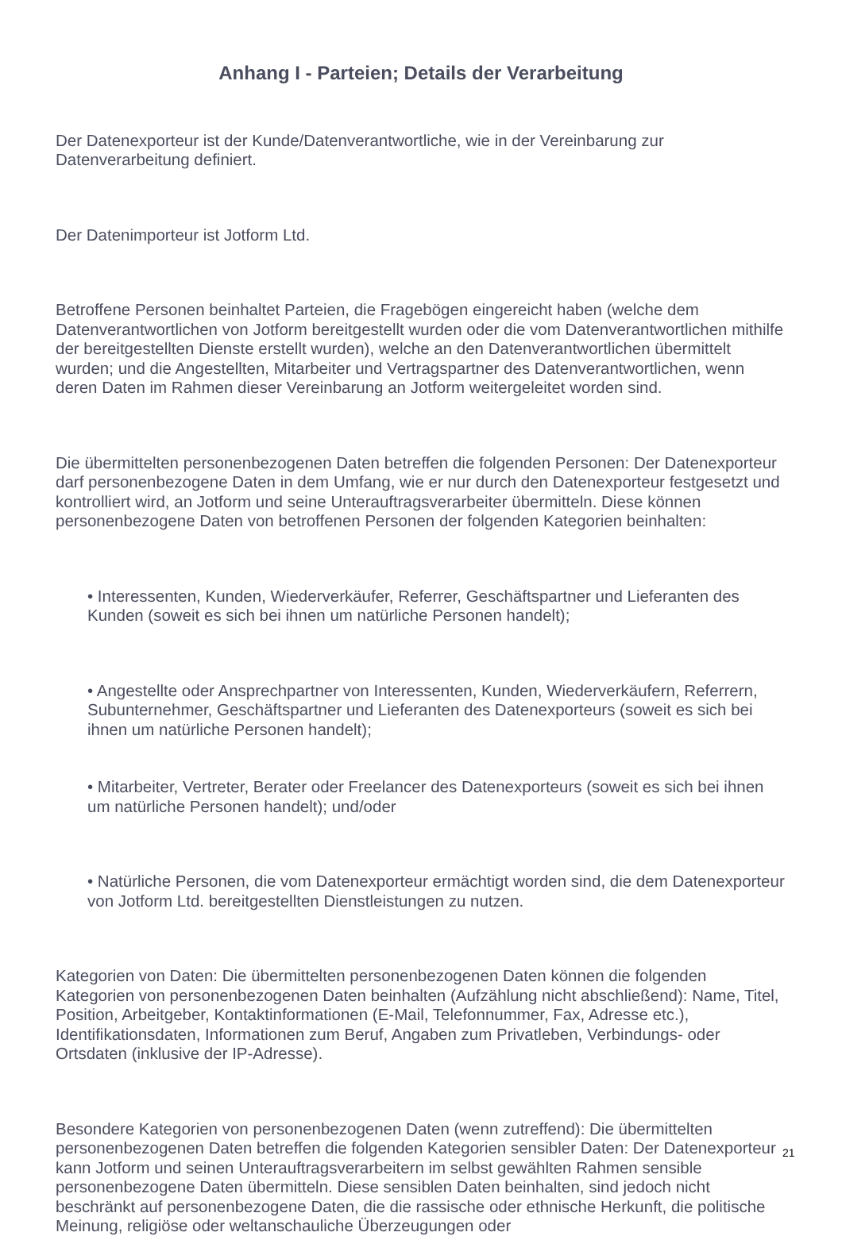Anhang I - Parteien; Details der Verarbeitung
Der Datenexporteur ist der Kunde/Datenverantwortliche, wie in der Vereinbarung zur Datenverarbeitung definiert.
Der Datenimporteur ist Jotform Ltd.
Betroffene Personen beinhaltet Parteien, die Fragebögen eingereicht haben (welche dem Datenverantwortlichen von Jotform bereitgestellt wurden oder die vom Datenverantwortlichen mithilfe der bereitgestellten Dienste erstellt wurden), welche an den Datenverantwortlichen übermittelt wurden; und die Angestellten, Mitarbeiter und Vertragspartner des Datenverantwortlichen, wenn deren Daten im Rahmen dieser Vereinbarung an Jotform weitergeleitet worden sind.
Die übermittelten personenbezogenen Daten betreffen die folgenden Personen: Der Datenexporteur darf personenbezogene Daten in dem Umfang, wie er nur durch den Datenexporteur festgesetzt und kontrolliert wird, an Jotform und seine Unterauftragsverarbeiter übermitteln. Diese können personenbezogene Daten von betroffenen Personen der folgenden Kategorien beinhalten:
• Interessenten, Kunden, Wiederverkäufer, Referrer, Geschäftspartner und Lieferanten des Kunden (soweit es sich bei ihnen um natürliche Personen handelt);
• Angestellte oder Ansprechpartner von Interessenten, Kunden, Wiederverkäufern, Referrern, Subunternehmer, Geschäftspartner und Lieferanten des Datenexporteurs (soweit es sich bei ihnen um natürliche Personen handelt);
• Mitarbeiter, Vertreter, Berater oder Freelancer des Datenexporteurs (soweit es sich bei ihnen um natürliche Personen handelt); und/oder
• Natürliche Personen, die vom Datenexporteur ermächtigt worden sind, die dem Datenexporteur von Jotform Ltd. bereitgestellten Dienstleistungen zu nutzen.
Kategorien von Daten: Die übermittelten personenbezogenen Daten können die folgenden Kategorien von personenbezogenen Daten beinhalten (Aufzählung nicht abschließend): Name, Titel, Position, Arbeitgeber, Kontaktinformationen (E-Mail, Telefonnummer, Fax, Adresse etc.), Identifikationsdaten, Informationen zum Beruf, Angaben zum Privatleben, Verbindungs- oder Ortsdaten (inklusive der IP-Adresse).
Besondere Kategorien von personenbezogenen Daten (wenn zutreffend): Die übermittelten personenbezogenen Daten betreffen die folgenden Kategorien sensibler Daten: Der Datenexporteur kann Jotform und seinen Unterauftragsverarbeitern im selbst gewählten Rahmen sensible personenbezogene Daten übermitteln. Diese sensiblen Daten beinhalten, sind jedoch nicht beschränkt auf personenbezogene Daten, die die rassische oder ethnische Herkunft, die politische Meinung, religiöse oder weltanschauliche Überzeugungen oder
21